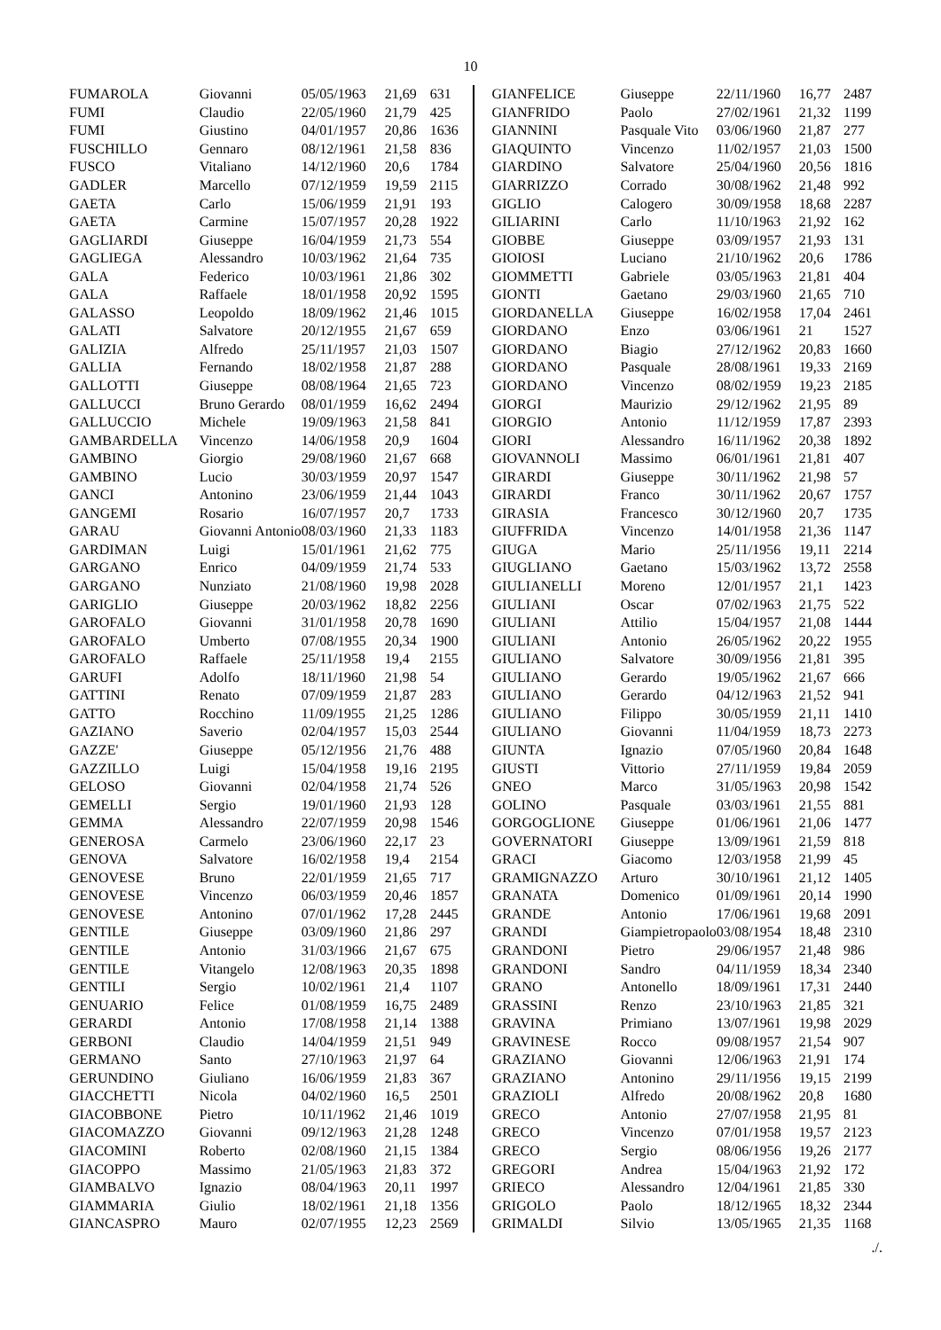10
| FUMAROLA | Giovanni | 05/05/1963 | 21,69 | 631 |
| FUMI | Claudio | 22/05/1960 | 21,79 | 425 |
| FUMI | Giustino | 04/01/1957 | 20,86 | 1636 |
| FUSCHILLO | Gennaro | 08/12/1961 | 21,58 | 836 |
| FUSCO | Vitaliano | 14/12/1960 | 20,6 | 1784 |
| GADLER | Marcello | 07/12/1959 | 19,59 | 2115 |
| GAETA | Carlo | 15/06/1959 | 21,91 | 193 |
| GAETA | Carmine | 15/07/1957 | 20,28 | 1922 |
| GAGLIARDI | Giuseppe | 16/04/1959 | 21,73 | 554 |
| GAGLIEGA | Alessandro | 10/03/1962 | 21,64 | 735 |
| GALA | Federico | 10/03/1961 | 21,86 | 302 |
| GALA | Raffaele | 18/01/1958 | 20,92 | 1595 |
| GALASSO | Leopoldo | 18/09/1962 | 21,46 | 1015 |
| GALATI | Salvatore | 20/12/1955 | 21,67 | 659 |
| GALIZIA | Alfredo | 25/11/1957 | 21,03 | 1507 |
| GALLIA | Fernando | 18/02/1958 | 21,87 | 288 |
| GALLOTTI | Giuseppe | 08/08/1964 | 21,65 | 723 |
| GALLUCCI | Bruno Gerardo | 08/01/1959 | 16,62 | 2494 |
| GALLUCCIO | Michele | 19/09/1963 | 21,58 | 841 |
| GAMBARDELLA | Vincenzo | 14/06/1958 | 20,9 | 1604 |
| GAMBINO | Giorgio | 29/08/1960 | 21,67 | 668 |
| GAMBINO | Lucio | 30/03/1959 | 20,97 | 1547 |
| GANCI | Antonino | 23/06/1959 | 21,44 | 1043 |
| GANGEMI | Rosario | 16/07/1957 | 20,7 | 1733 |
| GARAU | Giovanni Antonio | 08/03/1960 | 21,33 | 1183 |
| GARDIMAN | Luigi | 15/01/1961 | 21,62 | 775 |
| GARGANO | Enrico | 04/09/1959 | 21,74 | 533 |
| GARGANO | Nunziato | 21/08/1960 | 19,98 | 2028 |
| GARIGLIO | Giuseppe | 20/03/1962 | 18,82 | 2256 |
| GAROFALO | Giovanni | 31/01/1958 | 20,78 | 1690 |
| GAROFALO | Umberto | 07/08/1955 | 20,34 | 1900 |
| GAROFALO | Raffaele | 25/11/1958 | 19,4 | 2155 |
| GARUFI | Adolfo | 18/11/1960 | 21,98 | 54 |
| GATTINI | Renato | 07/09/1959 | 21,87 | 283 |
| GATTO | Rocchino | 11/09/1955 | 21,25 | 1286 |
| GAZIANO | Saverio | 02/04/1957 | 15,03 | 2544 |
| GAZZE' | Giuseppe | 05/12/1956 | 21,76 | 488 |
| GAZZILLO | Luigi | 15/04/1958 | 19,16 | 2195 |
| GELOSO | Giovanni | 02/04/1958 | 21,74 | 526 |
| GEMELLI | Sergio | 19/01/1960 | 21,93 | 128 |
| GEMMA | Alessandro | 22/07/1959 | 20,98 | 1546 |
| GENEROSA | Carmelo | 23/06/1960 | 22,17 | 23 |
| GENOVA | Salvatore | 16/02/1958 | 19,4 | 2154 |
| GENOVESE | Bruno | 22/01/1959 | 21,65 | 717 |
| GENOVESE | Vincenzo | 06/03/1959 | 20,46 | 1857 |
| GENOVESE | Antonino | 07/01/1962 | 17,28 | 2445 |
| GENTILE | Giuseppe | 03/09/1960 | 21,86 | 297 |
| GENTILE | Antonio | 31/03/1966 | 21,67 | 675 |
| GENTILE | Vitangelo | 12/08/1963 | 20,35 | 1898 |
| GENTILI | Sergio | 10/02/1961 | 21,4 | 1107 |
| GENUARIO | Felice | 01/08/1959 | 16,75 | 2489 |
| GERARDI | Antonio | 17/08/1958 | 21,14 | 1388 |
| GERBONI | Claudio | 14/04/1959 | 21,51 | 949 |
| GERMANO | Santo | 27/10/1963 | 21,97 | 64 |
| GERUNDINO | Giuliano | 16/06/1959 | 21,83 | 367 |
| GIACCHETTI | Nicola | 04/02/1960 | 16,5 | 2501 |
| GIACOBBONE | Pietro | 10/11/1962 | 21,46 | 1019 |
| GIACOMAZZO | Giovanni | 09/12/1963 | 21,28 | 1248 |
| GIACOMINI | Roberto | 02/08/1960 | 21,15 | 1384 |
| GIACOPPO | Massimo | 21/05/1963 | 21,83 | 372 |
| GIAMBALVO | Ignazio | 08/04/1963 | 20,11 | 1997 |
| GIAMMARIA | Giulio | 18/02/1961 | 21,18 | 1356 |
| GIANCASPRO | Mauro | 02/07/1955 | 12,23 | 2569 |
| GIANFELICE | Giuseppe | 22/11/1960 | 16,77 | 2487 |
| GIANFRIDO | Paolo | 27/02/1961 | 21,32 | 1199 |
| GIANNINI | Pasquale Vito | 03/06/1960 | 21,87 | 277 |
| GIAQUINTO | Vincenzo | 11/02/1957 | 21,03 | 1500 |
| GIARDINO | Salvatore | 25/04/1960 | 20,56 | 1816 |
| GIARRIZZO | Corrado | 30/08/1962 | 21,48 | 992 |
| GIGLIO | Calogero | 30/09/1958 | 18,68 | 2287 |
| GILIARINI | Carlo | 11/10/1963 | 21,92 | 162 |
| GIOBBE | Giuseppe | 03/09/1957 | 21,93 | 131 |
| GIOIOSI | Luciano | 21/10/1962 | 20,6 | 1786 |
| GIOMMETTI | Gabriele | 03/05/1963 | 21,81 | 404 |
| GIONTI | Gaetano | 29/03/1960 | 21,65 | 710 |
| GIORDANELLA | Giuseppe | 16/02/1958 | 17,04 | 2461 |
| GIORDANO | Enzo | 03/06/1961 | 21 | 1527 |
| GIORDANO | Biagio | 27/12/1962 | 20,83 | 1660 |
| GIORDANO | Pasquale | 28/08/1961 | 19,33 | 2169 |
| GIORDANO | Vincenzo | 08/02/1959 | 19,23 | 2185 |
| GIORGI | Maurizio | 29/12/1962 | 21,95 | 89 |
| GIORGIO | Antonio | 11/12/1959 | 17,87 | 2393 |
| GIORI | Alessandro | 16/11/1962 | 20,38 | 1892 |
| GIOVANNOLI | Massimo | 06/01/1961 | 21,81 | 407 |
| GIRARDI | Giuseppe | 30/11/1962 | 21,98 | 57 |
| GIRARDI | Franco | 30/11/1962 | 20,67 | 1757 |
| GIRASIA | Francesco | 30/12/1960 | 20,7 | 1735 |
| GIUFFRIDA | Vincenzo | 14/01/1958 | 21,36 | 1147 |
| GIUGA | Mario | 25/11/1956 | 19,11 | 2214 |
| GIUGLIANO | Gaetano | 15/03/1962 | 13,72 | 2558 |
| GIULIANELLI | Moreno | 12/01/1957 | 21,1 | 1423 |
| GIULIANI | Oscar | 07/02/1963 | 21,75 | 522 |
| GIULIANI | Attilio | 15/04/1957 | 21,08 | 1444 |
| GIULIANI | Antonio | 26/05/1962 | 20,22 | 1955 |
| GIULIANO | Salvatore | 30/09/1956 | 21,81 | 395 |
| GIULIANO | Gerardo | 19/05/1962 | 21,67 | 666 |
| GIULIANO | Gerardo | 04/12/1963 | 21,52 | 941 |
| GIULIANO | Filippo | 30/05/1959 | 21,11 | 1410 |
| GIULIANO | Giovanni | 11/04/1959 | 18,73 | 2273 |
| GIUNTA | Ignazio | 07/05/1960 | 20,84 | 1648 |
| GIUSTI | Vittorio | 27/11/1959 | 19,84 | 2059 |
| GNEO | Marco | 31/05/1963 | 20,98 | 1542 |
| GOLINO | Pasquale | 03/03/1961 | 21,55 | 881 |
| GORGOGLIONE | Giuseppe | 01/06/1961 | 21,06 | 1477 |
| GOVERNATORI | Giuseppe | 13/09/1961 | 21,59 | 818 |
| GRACI | Giacomo | 12/03/1958 | 21,99 | 45 |
| GRAMIGNAZZO | Arturo | 30/10/1961 | 21,12 | 1405 |
| GRANATA | Domenico | 01/09/1961 | 20,14 | 1990 |
| GRANDE | Antonio | 17/06/1961 | 19,68 | 2091 |
| GRANDI | Giampietropaolo | 03/08/1954 | 18,48 | 2310 |
| GRANDONI | Pietro | 29/06/1957 | 21,48 | 986 |
| GRANDONI | Sandro | 04/11/1959 | 18,34 | 2340 |
| GRANO | Antonello | 18/09/1961 | 17,31 | 2440 |
| GRASSINI | Renzo | 23/10/1963 | 21,85 | 321 |
| GRAVINA | Primiano | 13/07/1961 | 19,98 | 2029 |
| GRAVINESE | Rocco | 09/08/1957 | 21,54 | 907 |
| GRAZIANO | Giovanni | 12/06/1963 | 21,91 | 174 |
| GRAZIANO | Antonino | 29/11/1956 | 19,15 | 2199 |
| GRAZIOLI | Alfredo | 20/08/1962 | 20,8 | 1680 |
| GRECO | Antonio | 27/07/1958 | 21,95 | 81 |
| GRECO | Vincenzo | 07/01/1958 | 19,57 | 2123 |
| GRECO | Sergio | 08/06/1956 | 19,26 | 2177 |
| GREGORI | Andrea | 15/04/1963 | 21,92 | 172 |
| GRIECO | Alessandro | 12/04/1961 | 21,85 | 330 |
| GRIGOLO | Paolo | 18/12/1965 | 18,32 | 2344 |
| GRIMALDI | Silvio | 13/05/1965 | 21,35 | 1168 |
./.